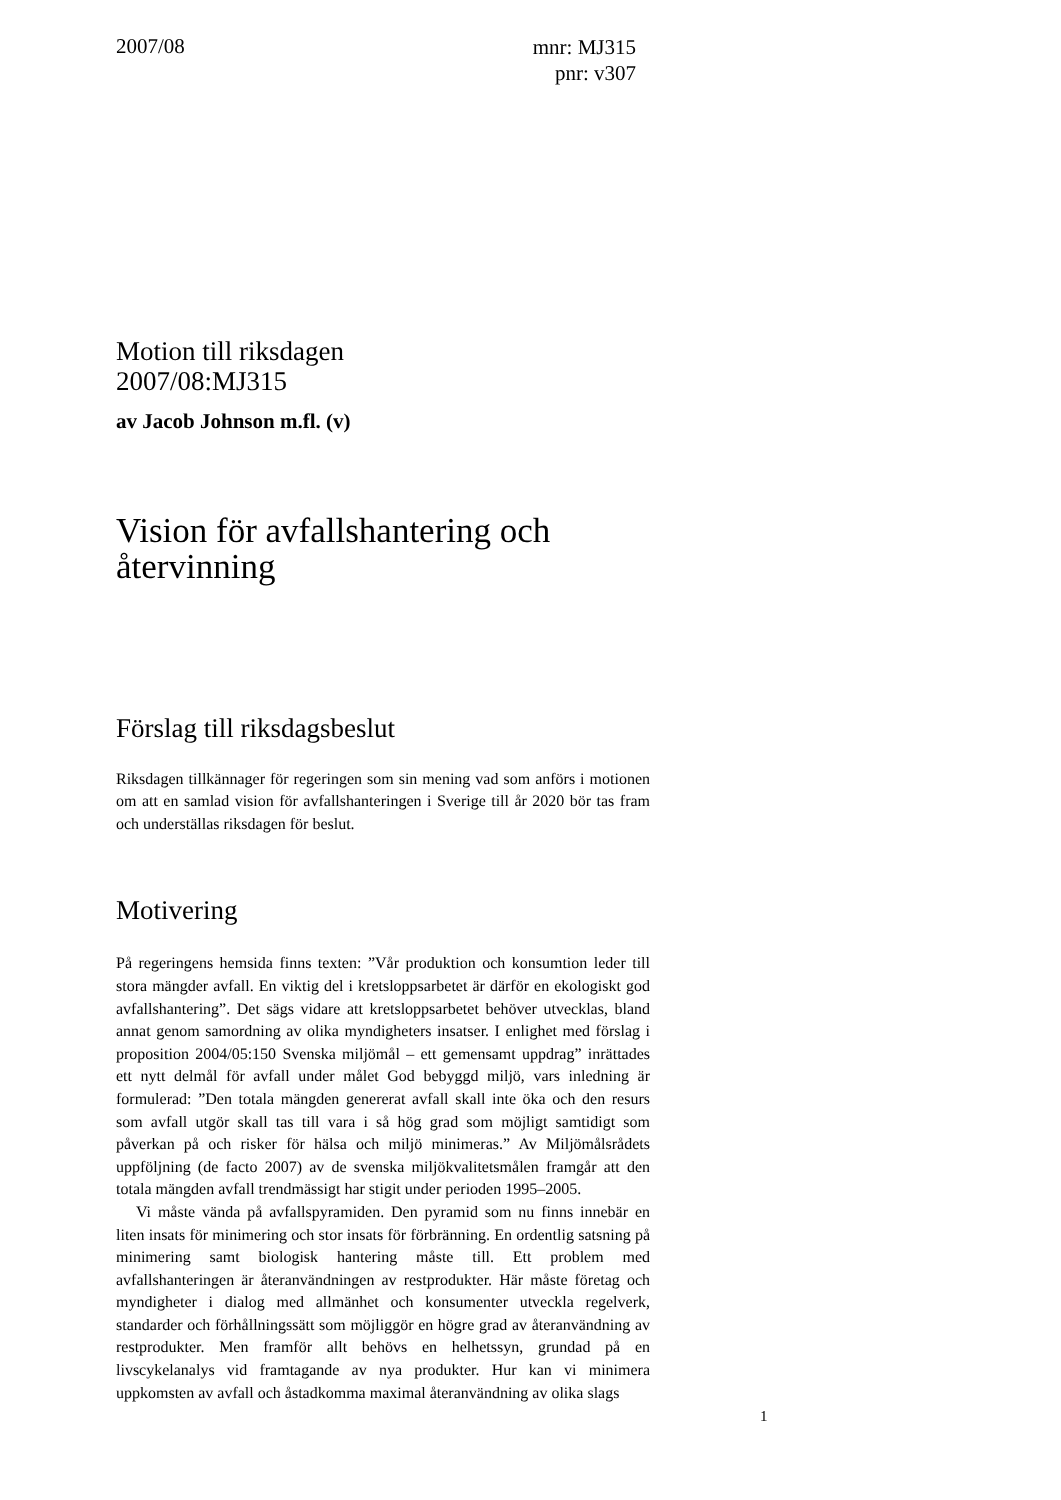2007/08
mnr: MJ315
pnr: v307
Motion till riksdagen
2007/08:MJ315
av Jacob Johnson m.fl. (v)
Vision för avfallshantering och återvinning
Förslag till riksdagsbeslut
Riksdagen tillkännager för regeringen som sin mening vad som anförs i motionen om att en samlad vision för avfallshanteringen i Sverige till år 2020 bör tas fram och underställas riksdagen för beslut.
Motivering
På regeringens hemsida finns texten: ”Vår produktion och konsumtion leder till stora mängder avfall. En viktig del i kretsloppsarbetet är därför en ekologiskt god avfallshantering”. Det sägs vidare att kretsloppsarbetet behöver utvecklas, bland annat genom samordning av olika myndigheters insatser. I enlighet med förslag i proposition 2004/05:150 Svenska miljömål – ett gemensamt uppdrag” inrättades ett nytt delmål för avfall under målet God bebyggd miljö, vars inledning är formulerad: ”Den totala mängden genererat avfall skall inte öka och den resurs som avfall utgör skall tas till vara i så hög grad som möjligt samtidigt som påverkan på och risker för hälsa och miljö minimeras.” Av Miljömålsrådets uppföljning (de facto 2007) av de svenska miljökvalitetsmålen framgår att den totala mängden avfall trendmässigt har stigit under perioden 1995–2005.
Vi måste vända på avfallspyramiden. Den pyramid som nu finns innebär en liten insats för minimering och stor insats för förbränning. En ordentlig satsning på minimering samt biologisk hantering måste till. Ett problem med avfallshanteringen är återanvändningen av restprodukter. Här måste företag och myndigheter i dialog med allmänhet och konsumenter utveckla regelverk, standarder och förhållningssätt som möjliggör en högre grad av återanvändning av restprodukter. Men framför allt behövs en helhetssyn, grundad på en livscykelanalys vid framtagande av nya produkter. Hur kan vi minimera uppkomsten av avfall och åstadkomma maximal återanvändning av olika slags
1